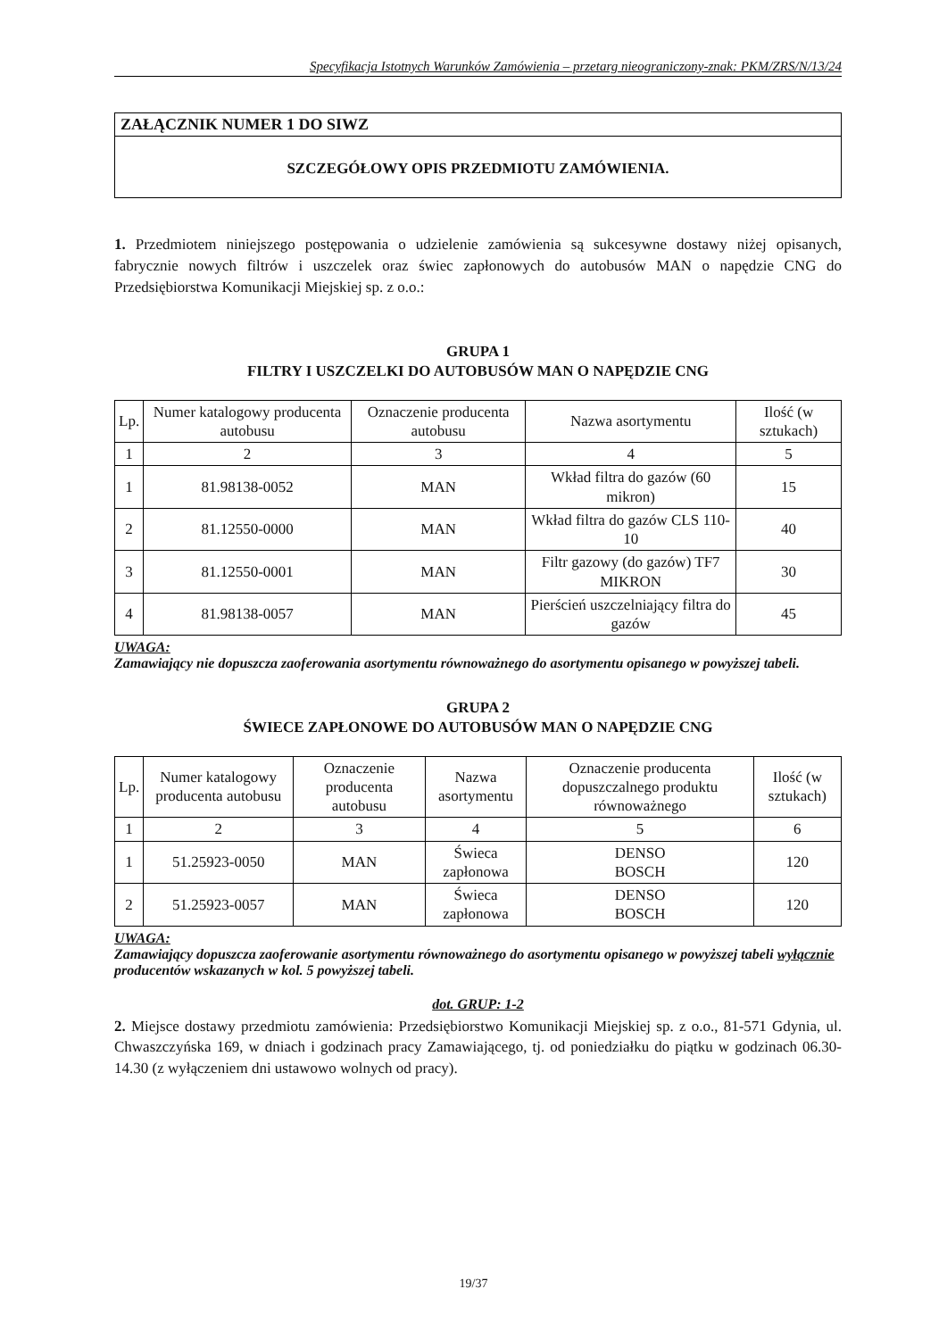Specyfikacja Istotnych Warunków Zamówienia – przetarg nieograniczony-znak: PKM/ZRS/N/13/24
ZAŁĄCZNIK NUMER 1 DO SIWZ
SZCZEGÓŁOWY OPIS PRZEDMIOTU ZAMÓWIENIA.
1. Przedmiotem niniejszego postępowania o udzielenie zamówienia są sukcesywne dostawy niżej opisanych, fabrycznie nowych filtrów i uszczelek oraz świec zapłonowych do autobusów MAN o napędzie CNG do Przedsiębiorstwa Komunikacji Miejskiej sp. z o.o.:
GRUPA 1
FILTRY I USZCZELKI DO AUTOBUSÓW MAN O NAPĘDZIE CNG
| Lp. | Numer katalogowy producenta autobusu | Oznaczenie producenta autobusu | Nazwa asortymentu | Ilość (w sztukach) |
| --- | --- | --- | --- | --- |
| 1 | 2 | 3 | 4 | 5 |
| 1 | 81.98138-0052 | MAN | Wkład filtra do gazów (60 mikron) | 15 |
| 2 | 81.12550-0000 | MAN | Wkład filtra do gazów CLS 110-10 | 40 |
| 3 | 81.12550-0001 | MAN | Filtr gazowy (do gazów) TF7 MIKRON | 30 |
| 4 | 81.98138-0057 | MAN | Pierścień uszczelniający filtra do gazów | 45 |
UWAGA:
Zamawiający nie dopuszcza zaoferowania asortymentu równoważnego do asortymentu opisanego w powyższej tabeli.
GRUPA 2
ŚWIECE ZAPŁONOWE DO AUTOBUSÓW MAN O NAPĘDZIE CNG
| Lp. | Numer katalogowy producenta autobusu | Oznaczenie producenta autobusu | Nazwa asortymentu | Oznaczenie producenta dopuszczalnego produktu równoważnego | Ilość (w sztukach) |
| --- | --- | --- | --- | --- | --- |
| 1 | 2 | 3 | 4 | 5 | 6 |
| 1 | 51.25923-0050 | MAN | Świeca zapłonowa | DENSO BOSCH | 120 |
| 2 | 51.25923-0057 | MAN | Świeca zapłonowa | DENSO BOSCH | 120 |
UWAGA:
Zamawiający dopuszcza zaoferowanie asortymentu równoważnego do asortymentu opisanego w powyższej tabeli wyłącznie producentów wskazanych w kol. 5 powyższej tabeli.
dot. GRUP: 1-2
2. Miejsce dostawy przedmiotu zamówienia: Przedsiębiorstwo Komunikacji Miejskiej sp. z o.o., 81-571 Gdynia, ul. Chwaszczyńska 169, w dniach i godzinach pracy Zamawiającego, tj. od poniedziałku do piątku w godzinach 06.30-14.30 (z wyłączeniem dni ustawowo wolnych od pracy).
19/37